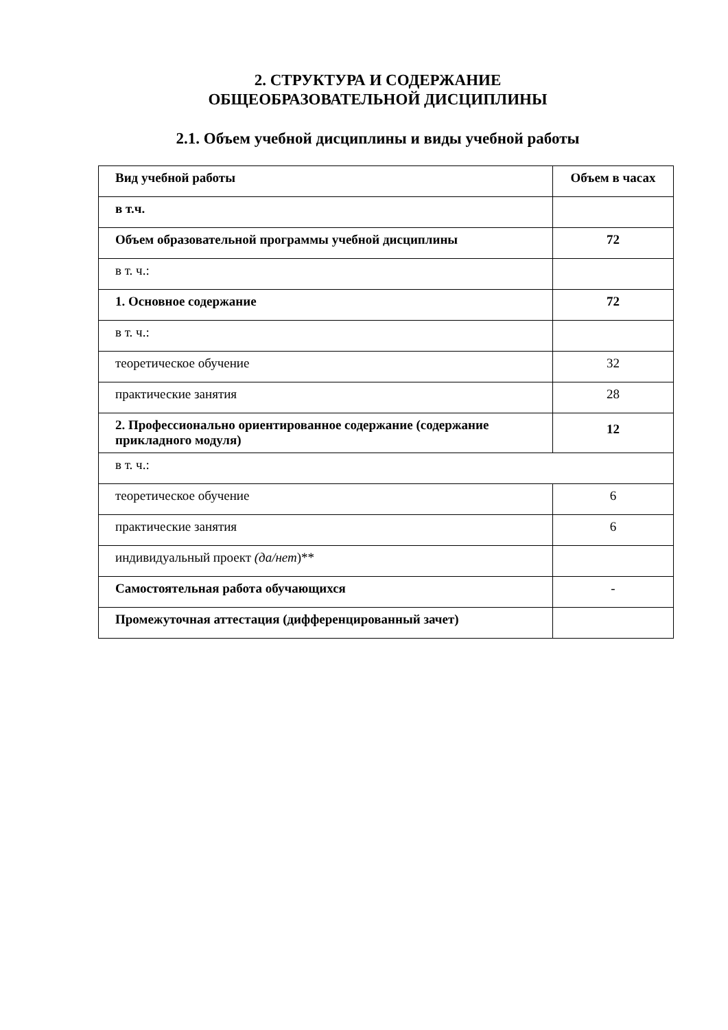2. СТРУКТУРА И СОДЕРЖАНИЕ
ОБЩЕОБРАЗОВАТЕЛЬНОЙ ДИСЦИПЛИНЫ
2.1. Объем учебной дисциплины и виды учебной работы
| Вид учебной работы | Объем в часах |
| --- | --- |
| в т.ч. | |
| Объем образовательной программы учебной дисциплины | 72 |
| в т. ч.: | |
| 1. Основное содержание | 72 |
| в т. ч.: | |
| теоретическое обучение | 32 |
| практические занятия | 28 |
| 2. Профессионально ориентированное содержание (содержание прикладного модуля) | 12 |
| в т. ч.: | |
| теоретическое обучение | 6 |
| практические занятия | 6 |
| индивидуальный проект (да/нет )** | |
| Самостоятельная работа обучающихся | - |
| Промежуточная аттестация (дифференцированный зачет) | |